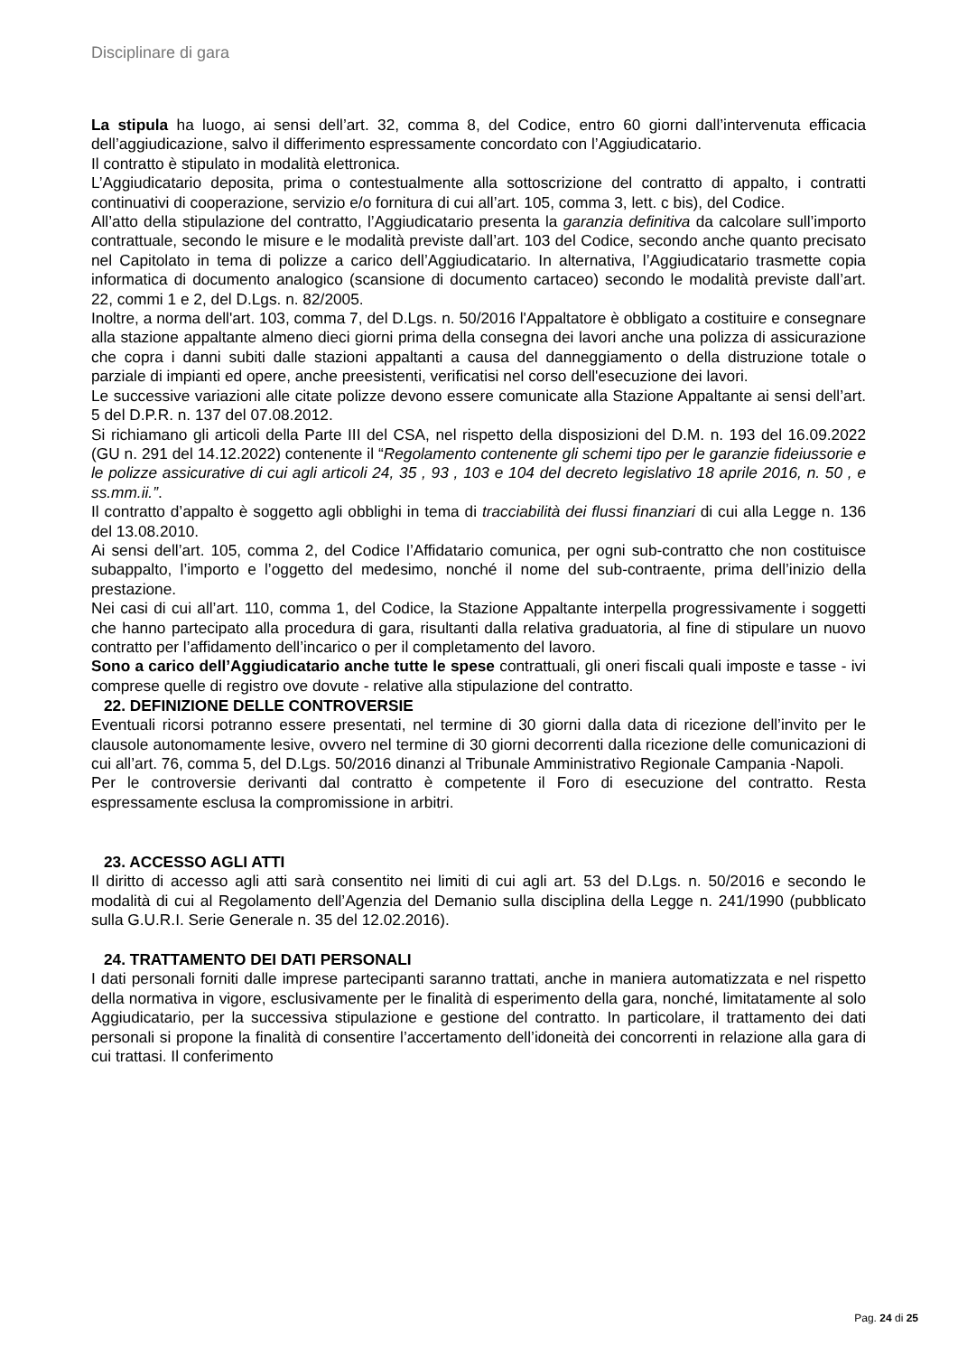Disciplinare di gara
La stipula ha luogo, ai sensi dell’art. 32, comma 8, del Codice, entro 60 giorni dall’intervenuta efficacia dell’aggiudicazione, salvo il differimento espressamente concordato con l’Aggiudicatario.
Il contratto è stipulato in modalità elettronica.
L’Aggiudicatario deposita, prima o contestualmente alla sottoscrizione del contratto di appalto, i contratti continuativi di cooperazione, servizio e/o fornitura di cui all’art. 105, comma 3, lett. c bis), del Codice.
All’atto della stipulazione del contratto, l’Aggiudicatario presenta la garanzia definitiva da calcolare sull’importo contrattuale, secondo le misure e le modalità previste dall’art. 103 del Codice, secondo anche quanto precisato nel Capitolato in tema di polizze a carico dell’Aggiudicatario. In alternativa, l’Aggiudicatario trasmette copia informatica di documento analogico (scansione di documento cartaceo) secondo le modalità previste dall’art. 22, commi 1 e 2, del D.Lgs. n. 82/2005.
Inoltre, a norma dell'art. 103, comma 7, del D.Lgs. n. 50/2016 l'Appaltatore è obbligato a costituire e consegnare alla stazione appaltante almeno dieci giorni prima della consegna dei lavori anche una polizza di assicurazione che copra i danni subiti dalle stazioni appaltanti a causa del danneggiamento o della distruzione totale o parziale di impianti ed opere, anche preesistenti, verificatisi nel corso dell'esecuzione dei lavori.
Le successive variazioni alle citate polizze devono essere comunicate alla Stazione Appaltante ai sensi dell’art. 5 del D.P.R. n. 137 del 07.08.2012.
Si richiamano gli articoli della Parte III del CSA, nel rispetto della disposizioni del D.M. n. 193 del 16.09.2022 (GU n. 291 del 14.12.2022) contenente il “Regolamento contenente gli schemi tipo per le garanzie fideiussorie e le polizze assicurative di cui agli articoli 24, 35 , 93 , 103 e 104 del decreto legislativo 18 aprile 2016, n. 50 , e ss.mm.ii.”.
Il contratto d’appalto è soggetto agli obblighi in tema di tracciabilità dei flussi finanziari di cui alla Legge n. 136 del 13.08.2010.
Ai sensi dell’art. 105, comma 2, del Codice l’Affidatario comunica, per ogni sub-contratto che non costituisce subappalto, l’importo e l’oggetto del medesimo, nonché il nome del sub-contraente, prima dell’inizio della prestazione.
Nei casi di cui all’art. 110, comma 1, del Codice, la Stazione Appaltante interpella progressivamente i soggetti che hanno partecipato alla procedura di gara, risultanti dalla relativa graduatoria, al fine di stipulare un nuovo contratto per l’affidamento dell’incarico o per il completamento del lavoro.
Sono a carico dell’Aggiudicatario anche tutte le spese contrattuali, gli oneri fiscali quali imposte e tasse - ivi comprese quelle di registro ove dovute - relative alla stipulazione del contratto.
22. DEFINIZIONE DELLE CONTROVERSIE
Eventuali ricorsi potranno essere presentati, nel termine di 30 giorni dalla data di ricezione dell’invito per le clausole autonomamente lesive, ovvero nel termine di 30 giorni decorrenti dalla ricezione delle comunicazioni di cui all’art. 76, comma 5, del D.Lgs. 50/2016 dinanzi al Tribunale Amministrativo Regionale Campania -Napoli.
Per le controversie derivanti dal contratto è competente il Foro di esecuzione del contratto. Resta espressamente esclusa la compromissione in arbitri.
23. ACCESSO AGLI ATTI
Il diritto di accesso agli atti sarà consentito nei limiti di cui agli art. 53 del D.Lgs. n. 50/2016 e secondo le modalità di cui al Regolamento dell’Agenzia del Demanio sulla disciplina della Legge n. 241/1990 (pubblicato sulla G.U.R.I. Serie Generale n. 35 del 12.02.2016).
24. TRATTAMENTO DEI DATI PERSONALI
I dati personali forniti dalle imprese partecipanti saranno trattati, anche in maniera automatizzata e nel rispetto della normativa in vigore, esclusivamente per le finalità di esperimento della gara, nonché, limitatamente al solo Aggiudicatario, per la successiva stipulazione e gestione del contratto. In particolare, il trattamento dei dati personali si propone la finalità di consentire l’accertamento dell’idoneità dei concorrenti in relazione alla gara di cui trattasi. Il conferimento
Pag. 24 di 25